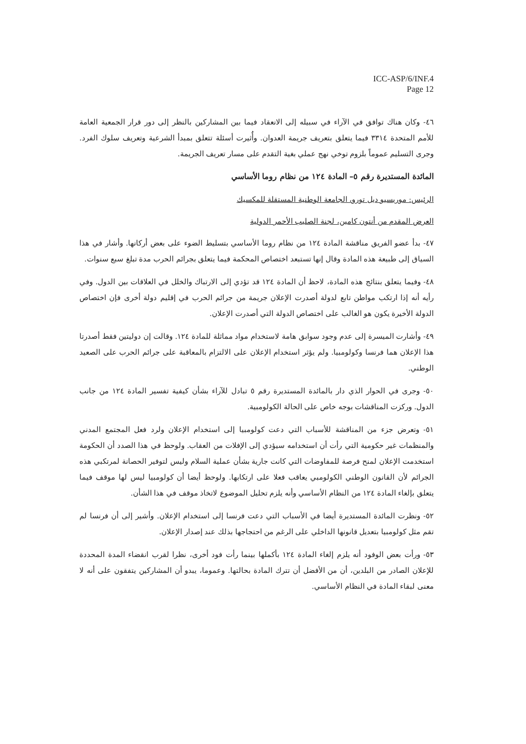ICC-ASP/6/INF.4
Page 12
٤٦- وكان هناك توافق في الآراء في سبيله إلى الانعقاد فيما بين المشاركين بالنظر إلى دور قرار الجمعية العامة للأمم المتحدة ٣٣١٤ فيما يتعلق بتعريف جريمة العدوان. وأُثيرت أسئلة تتعلق بمبدأ الشرعية وتعريف سلوك الفرد. وجرى التسليم عموماً بلزوم توخي نهج عملي بغية التقدم على مسار تعريف الجريمة.
المائدة المستديرة رقم ٥– المادة ١٢٤ من نظام روما الأساسي
الرئيس: موريسيو ديل تورو، الجامعة الوطنية المستقلة للمكسيك
العرض المقدم من أنتون كامين، لجنة الصليب الأحمر الدولية
٤٧- بدأ عضو الفريق مناقشة المادة ١٢٤ من نظام روما الأساسي بتسليط الضوء على بعض أركانها. وأشار في هذا السياق إلى طبيعة هذه المادة وقال إنها تستبعد اختصاص المحكمة فيما يتعلق بجرائم الحرب مدة تبلغ سبع سنوات.
٤٨- وفيما يتعلق بنتائج هذه المادة، لاحظ أن المادة ١٢٤ قد تؤدي إلى الارتباك والخلل في العلاقات بين الدول. وفي رأيه أنه إذا ارتكب مواطن تابع لدولة أصدرت الإعلان جريمة من جرائم الحرب في إقليم دولة أخرى فإن اختصاص الدولة الأخيرة يكون هو الغالب على اختصاص الدولة التي أصدرت الإعلان.
٤٩- وأشارت الميسرة إلى عدم وجود سوابق هامة لاستخدام مواد مماثلة للمادة ١٢٤. وقالت إن دوليتين فقط أصدرتا هذا الإعلان هما فرنسا وكولومبيا. ولم يؤثر استخدام الإعلان على الالتزام بالمعاقبة على جرائم الحرب على الصعيد الوطني.
٥٠- وجرى في الحوار الذي دار بالمائدة المستديرة رقم ٥ تبادل للآراء بشأن كيفية تفسير المادة ١٢٤ من جانب الدول. وركزت المناقشات بوجه خاص على الحالة الكولومبية.
٥١- وتعرض جزء من المناقشة للأسباب التي دعت كولومبيا إلى استخدام الإعلان ولرد فعل المجتمع المدني والمنظمات غير حكومية التي رأت أن استخدامه سيؤدي إلى الإفلات من العقاب. ولوحظ في هذا الصدد أن الحكومة استخدمت الإعلان لمنح فرصة للمفاوضات التي كانت جارية بشأن عملية السلام وليس لتوفير الحصانة لمرتكبي هذه الجرائم لأن القانون الوطني الكولومبي يعاقب فعلا على ارتكابها. ولوحظ أيضا أن كولومبيا ليس لها موقف فيما يتعلق بإلغاء المادة ١٢٤ من النظام الأساسي وأنه يلزم تحليل الموضوع لاتخاذ موقف في هذا الشأن.
٥٢- ونظرت المائدة المستديرة أيضا في الأسباب التي دعت فرنسا إلى استخدام الإعلان. وأشير إلى أن فرنسا لم تقم مثل كولومبيا بتعديل قانونها الداخلي على الرغم من احتجاجها بذلك عند إصدار الإعلان.
٥٣- ورأت بعض الوفود أنه يلزم إلغاء المادة ١٢٤ بأكملها بينما رأت فود أخرى، نظرا لقرب انقضاء المدة المحددة للإعلان الصادر من البلدين، أن من الأفضل أن تترك المادة بحالتها. وعموما، يبدو أن المشاركين يتفقون على أنه لا معنى لبقاء المادة في النظام الأساسي.